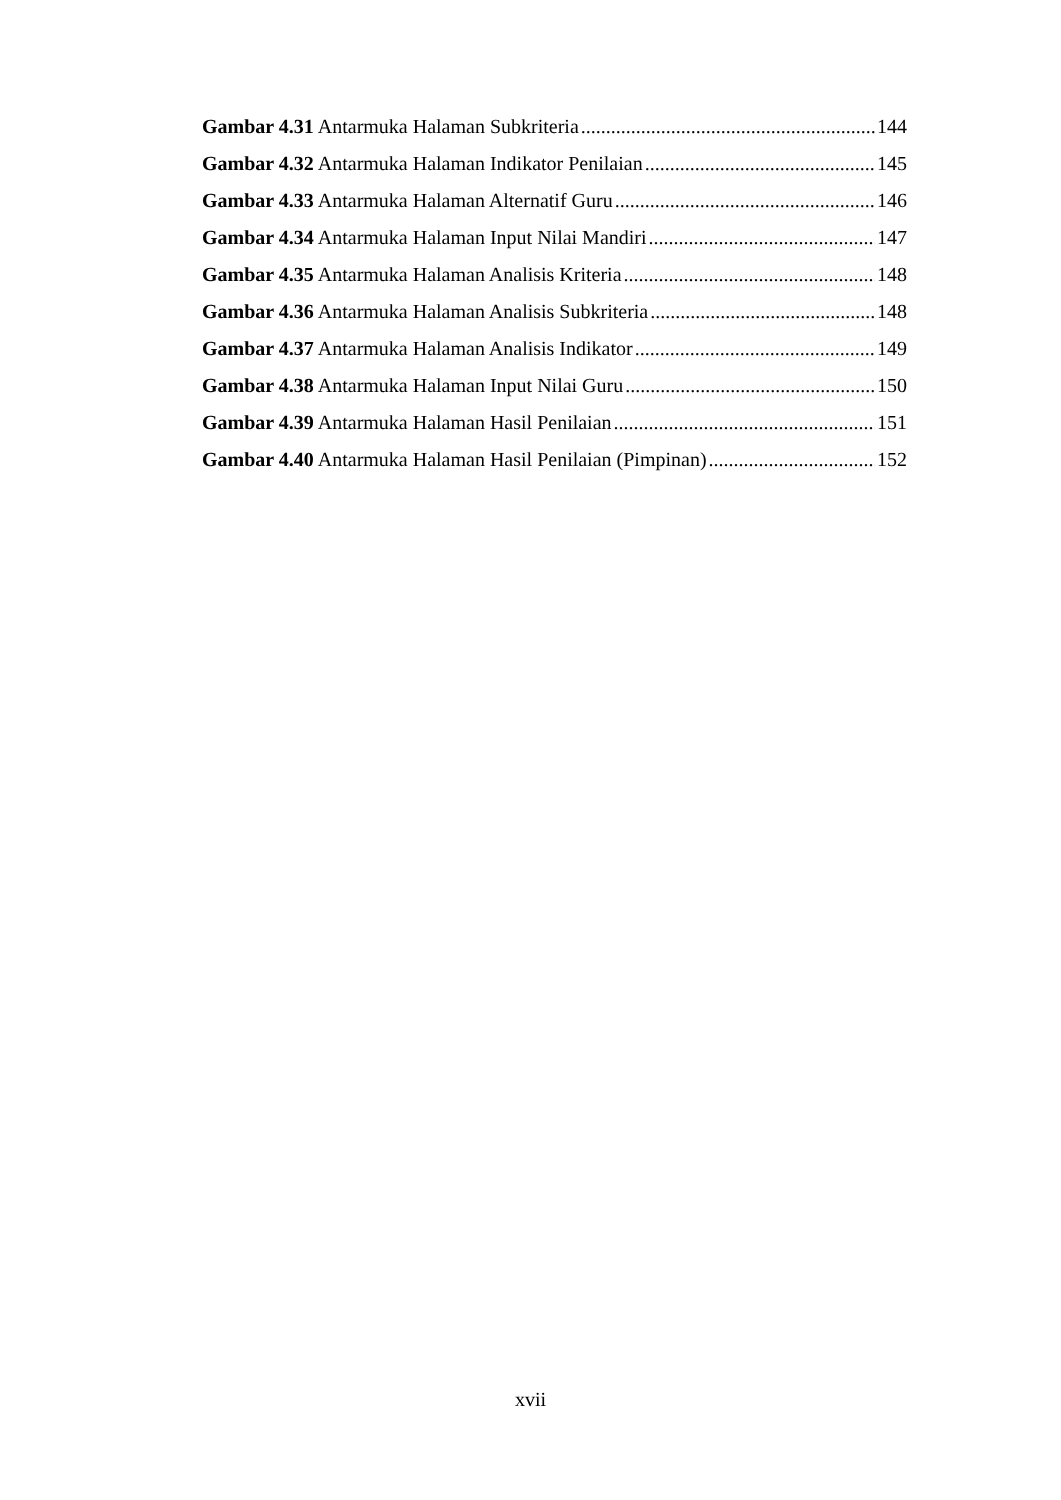Gambar 4.31 Antarmuka Halaman Subkriteria 144
Gambar 4.32 Antarmuka Halaman Indikator Penilaian 145
Gambar 4.33 Antarmuka Halaman Alternatif Guru 146
Gambar 4.34 Antarmuka Halaman Input Nilai Mandiri 147
Gambar 4.35 Antarmuka Halaman Analisis Kriteria 148
Gambar 4.36 Antarmuka Halaman Analisis Subkriteria 148
Gambar 4.37 Antarmuka Halaman Analisis Indikator 149
Gambar 4.38 Antarmuka Halaman Input Nilai Guru 150
Gambar 4.39 Antarmuka Halaman Hasil Penilaian 151
Gambar 4.40 Antarmuka Halaman Hasil Penilaian (Pimpinan) 152
xvii